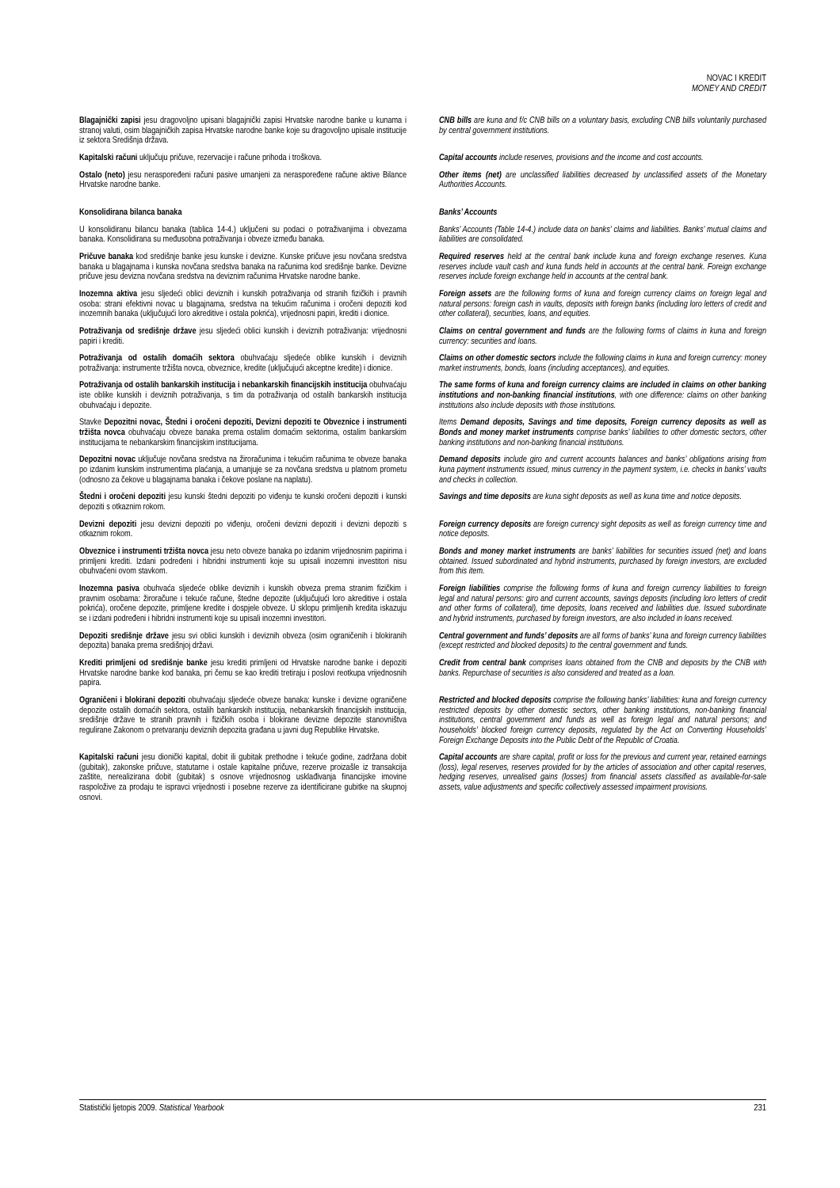NOVAC I KREDIT
MONEY AND CREDIT
Blagajnički zapisi jesu dragovoljno upisani blagajnički zapisi Hrvatske narodne banke u kunama i stranoj valuti, osim blagajničkih zapisa Hrvatske narodne banke koje su dragovoljno upisale institucije iz sektora Središnja država.
CNB bills are kuna and f/c CNB bills on a voluntary basis, excluding CNB bills voluntarily purchased by central government institutions.
Kapitalski računi uključuju pričuve, rezervacije i račune prihoda i troškova.
Capital accounts include reserves, provisions and the income and cost accounts.
Ostalo (neto) jesu neraspoređeni računi pasive umanjeni za neraspoređene račune aktive Bilance Hrvatske narodne banke.
Other items (net) are unclassified liabilities decreased by unclassified assets of the Monetary Authorities Accounts.
Konsolidirana bilanca banaka Banks’ Accounts
U konsolidiranu bilancu banaka (tablica 14-4.) uključeni su podaci o potraživanjima i obvezama banaka. Konsolidirana su međusobna potraživanja i obveze između banaka.
Banks’ Accounts (Table 14-4.) include data on banks’ claims and liabilities. Banks’ mutual claims and liabilities are consolidated.
Pričuve banaka kod središnje banke jesu kunske i devizne. Kunske pričuve jesu novčana sredstva banaka u blagajnama i kunska novčana sredstva banaka na računima kod središnje banke. Devizne pričuve jesu devizna novčana sredstva na deviznim računima Hrvatske narodne banke.
Required reserves held at the central bank include kuna and foreign exchange reserves. Kuna reserves include vault cash and kuna funds held in accounts at the central bank. Foreign exchange reserves include foreign exchange held in accounts at the central bank.
Inozemna aktiva jesu sljedeći oblici deviznih i kunskih potraživanja od stranih fizičkih i pravnih osoba: strani efektivni novac u blagajnama, sredstva na tekućim računima i oročeni depoziti kod inozemnih banaka (uključujući loro akreditive i ostala pokrića), vrijednosni papiri, krediti i dionice.
Foreign assets are the following forms of kuna and foreign currency claims on foreign legal and natural persons: foreign cash in vaults, deposits with foreign banks (including loro letters of credit and other collateral), securities, loans, and equities.
Potraživanja od središnje države jesu sljedeći oblici kunskih i deviznih potraživanja: vrijednosni papiri i krediti.
Claims on central government and funds are the following forms of claims in kuna and foreign currency: securities and loans.
Potraživanja od ostalih domaćih sektora obuhvaćaju sljedeće oblike kunskih i deviznih potraživanja: instrumente tržišta novca, obveznice, kredite (uključujući akceptne kredite) i dionice.
Claims on other domestic sectors include the following claims in kuna and foreign currency: money market instruments, bonds, loans (including acceptances), and equities.
Potraživanja od ostalih bankarskih institucija i nebankarskih financijskih institucija obuhvaćaju iste oblike kunskih i deviznih potraživanja, s tim da potraživanja od ostalih bankarskih institucija obuhvaćaju i depozite.
The same forms of kuna and foreign currency claims are included in claims on other banking institutions and non-banking financial institutions, with one difference: claims on other banking institutions also include deposits with those institutions.
Stavke Depozitni novac, Štedni i oročeni depoziti, Devizni depoziti te Obveznice i instrumenti tržišta novca obuhvaćaju obveze banaka prema ostalim domaćim sektorima, ostalim bankarskim institucijama te nebankarskim financijskim institucijama.
Items Demand deposits, Savings and time deposits, Foreign currency deposits as well as Bonds and money market instruments comprise banks’ liabilities to other domestic sectors, other banking institutions and non-banking financial institutions.
Depozitni novac uključuje novčana sredstva na žiroračunima i tekućim računima te obveze banaka po izdanim kunskim instrumentima plaćanja, a umanjuje se za novčana sredstva u platnom prometu (odnosno za čekove u blagajnama banaka i čekove poslane na naplatu).
Demand deposits include giro and current accounts balances and banks’ obligations arising from kuna payment instruments issued, minus currency in the payment system, i.e. checks in banks’ vaults and checks in collection.
Štedni i oročeni depoziti jesu kunski štedni depoziti po viđenju te kunski oročeni depoziti i kunski depoziti s otkaznim rokom.
Savings and time deposits are kuna sight deposits as well as kuna time and notice deposits.
Devizni depoziti jesu devizni depoziti po viđenju, oročeni devizni depoziti i devizni depoziti s otkaznim rokom.
Foreign currency deposits are foreign currency sight deposits as well as foreign currency time and notice deposits.
Obveznice i instrumenti tržišta novca jesu neto obveze banaka po izdanim vrijednosnim papirima i primljeni krediti. Izdani podređeni i hibridni instrumenti koje su upisali inozemni investitori nisu obuhvaćeni ovom stavkom.
Bonds and money market instruments are banks’ liabilities for securities issued (net) and loans obtained. Issued subordinated and hybrid instruments, purchased by foreign investors, are excluded from this item.
Inozemna pasiva obuhvaća sljedeće oblike deviznih i kunskih obveza prema stranim fizičkim i pravnim osobama: žiroračune i tekuće račune, štedne depozite (uključujući loro akreditive i ostala pokrića), oročene depozite, primljene kredite i dospjele obveze. U sklopu primljenih kredita iskazuju se i izdani podređeni i hibridni instrumenti koje su upisali inozemni investitori.
Foreign liabilities comprise the following forms of kuna and foreign currency liabilities to foreign legal and natural persons: giro and current accounts, savings deposits (including loro letters of credit and other forms of collateral), time deposits, loans received and liabilities due. Issued subordinate and hybrid instruments, purchased by foreign investors, are also included in loans received.
Depoziti središnje države jesu svi oblici kunskih i deviznih obveza (osim ograničenih i blokiranih depozita) banaka prema središnjoj državi.
Central government and funds’ deposits are all forms of banks’ kuna and foreign currency liabilities (except restricted and blocked deposits) to the central government and funds.
Krediti primljeni od središnje banke jesu krediti primljeni od Hrvatske narodne banke i depoziti Hrvatske narodne banke kod banaka, pri čemu se kao krediti tretiraju i poslovi reotkupa vrijednosnih papira.
Credit from central bank comprises loans obtained from the CNB and deposits by the CNB with banks. Repurchase of securities is also considered and treated as a loan.
Ograničeni i blokirani depoziti obuhvaćaju sljedeće obveze banaka: kunske i devizne ograničene depozite ostalih domaćih sektora, ostalih bankarskih institucija, nebankarskih financijskih institucija, središnje države te stranih pravnih i fizičkih osoba i blokirane devizne depozite stanovništva regulirane Zakonom o pretvaranju deviznih depozita građana u javni dug Republike Hrvatske.
Restricted and blocked deposits comprise the following banks’ liabilities: kuna and foreign currency restricted deposits by other domestic sectors, other banking institutions, non-banking financial institutions, central government and funds as well as foreign legal and natural persons; and households’ blocked foreign currency deposits, regulated by the Act on Converting Households’ Foreign Exchange Deposits into the Public Debt of the Republic of Croatia.
Kapitalski računi jesu dionički kapital, dobit ili gubitak prethodne i tekuće godine, zadržana dobit (gubitak), zakonske pričuve, statutarne i ostale kapitalne pričuve, rezerve proizašle iz transakcija zaštite, nerealizirana dobit (gubitak) s osnove vrijednosnog usklađivanja financijske imovine raspoložive za prodaju te ispravci vrijednosti i posebne rezerve za identificirane gubitke na skupnoj osnovi.
Capital accounts are share capital, profit or loss for the previous and current year, retained earnings (loss), legal reserves, reserves provided for by the articles of association and other capital reserves, hedging reserves, unrealised gains (losses) from financial assets classified as available-for-sale assets, value adjustments and specific collectively assessed impairment provisions.
Statistički ljetopis 2009. Statistical Yearbook 231